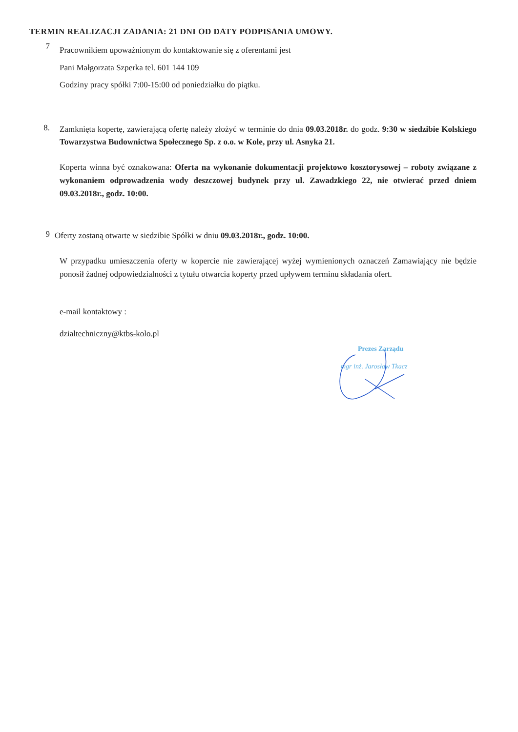TERMIN REALIZACJI ZADANIA: 21 DNI OD DATY PODPISANIA UMOWY.
7
Pracownikiem upoważnionym do kontaktowanie się z oferentami jest
Pani Małgorzata Szperka tel. 601 144 109
Godziny pracy spółki 7:00-15:00 od poniedziałku do piątku.
8.
Zamknięta kopertę, zawierającą ofertę należy złożyć w terminie do dnia 09.03.2018r. do godz. 9:30 w siedzibie Kolskiego Towarzystwa Budownictwa Społecznego Sp. z o.o. w Kole, przy ul. Asnyka 21.
Koperta winna być oznakowana: Oferta na wykonanie dokumentacji projektowo kosztorysowej – roboty związane z wykonaniem odprowadzenia wody deszczowej budynek przy ul. Zawadzkiego 22, nie otwierać przed dniem 09.03.2018r., godz. 10:00.
9
Oferty zostaną otwarte w siedzibie Spółki w dniu 09.03.2018r., godz. 10:00.
W przypadku umieszczenia oferty w kopercie nie zawierającej wyżej wymienionych oznaczeń Zamawiający nie będzie ponosił żadnej odpowiedzialności z tytułu otwarcia koperty przed upływem terminu składania ofert.
e-mail kontaktowy :
dzialtechniczny@ktbs-kolo.pl
Prezes Zarządu
mgr inż. Jarosław Tkacz